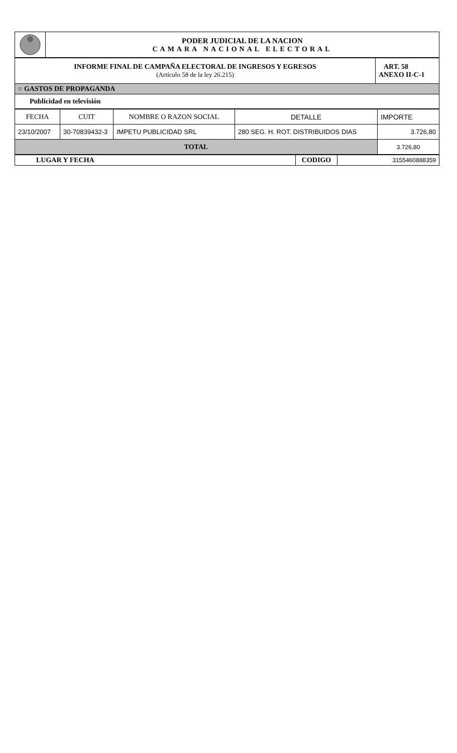| | PODER JUDICIAL DE LA NACION CAMARA NACIONAL ELECTORAL |
| INFORME FINAL DE CAMPAÑA ELECTORAL DE INGRESOS Y EGRESOS (Artículo 58 de la ley 26.215) | ART. 58 ANEXO II-C-1 |
| ○ GASTOS DE PROPAGANDA | |
| Publicidad en televisión | |
| FECHA | CUIT | NOMBRE O RAZON SOCIAL | DETALLE | IMPORTE |
| --- | --- | --- | --- | --- |
| 23/10/2007 | 30-70839432-3 | IMPETU PUBLICIDAD SRL | 280 SEG. H. ROT. DISTRIBUIDOS DIAS | 3.726,80 |
| TOTAL | | | | 3.726,80 |
| LUGAR Y FECHA | CODIGO | 3155460888359 |